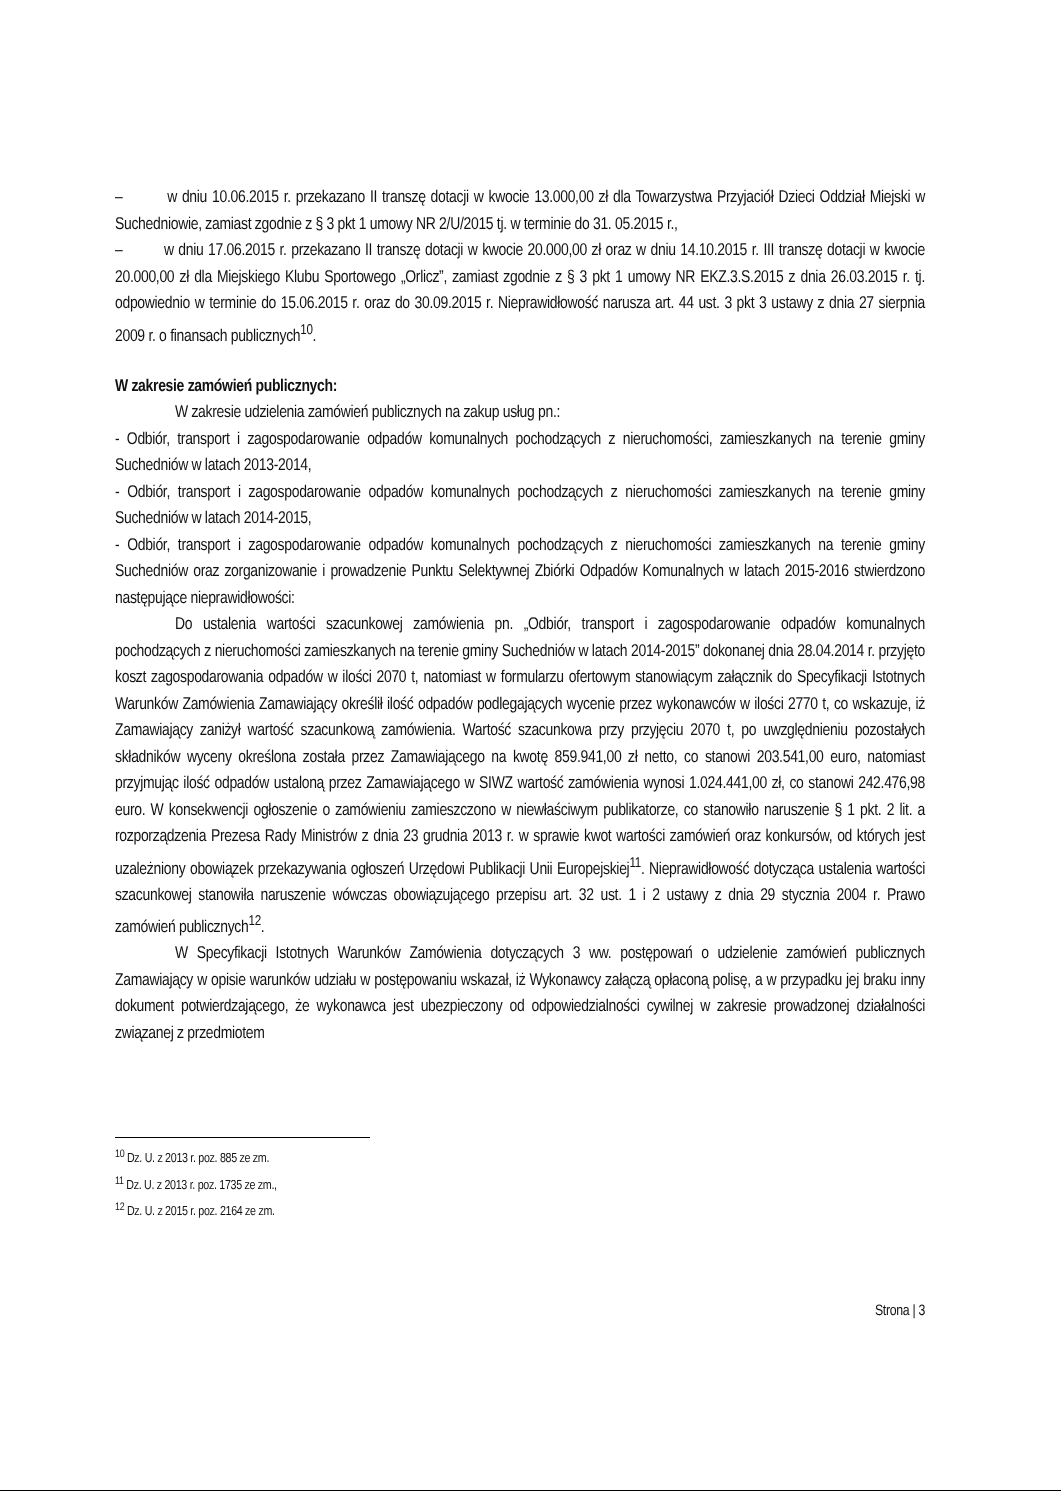– w dniu 10.06.2015 r. przekazano II transzę dotacji w kwocie 13.000,00 zł dla Towarzystwa Przyjaciół Dzieci Oddział Miejski w Suchedniowie, zamiast zgodnie z § 3 pkt 1 umowy NR 2/U/2015 tj. w terminie do 31. 05.2015 r.,
– w dniu 17.06.2015 r. przekazano II transzę dotacji w kwocie 20.000,00 zł oraz w dniu 14.10.2015 r. III transzę dotacji w kwocie 20.000,00 zł dla Miejskiego Klubu Sportowego „Orlicz”, zamiast zgodnie z § 3 pkt 1 umowy NR EKZ.3.S.2015 z dnia 26.03.2015 r. tj. odpowiednio w terminie do 15.06.2015 r. oraz do 30.09.2015 r. Nieprawidłowość narusza art. 44 ust. 3 pkt 3 ustawy z dnia 27 sierpnia 2009 r. o finansach publicznych<sup>10</sup>.
W zakresie zamówień publicznych:
W zakresie udzielenia zamówień publicznych na zakup usług pn.:
- Odbiór, transport i zagospodarowanie odpadów komunalnych pochodzących z nieruchomości, zamieszkanych na terenie gminy Suchedniów w latach 2013-2014,
- Odbiór, transport i zagospodarowanie odpadów komunalnych pochodzących z nieruchomości zamieszkanych na terenie gminy Suchedniów w latach 2014-2015,
- Odbiór, transport i zagospodarowanie odpadów komunalnych pochodzących z nieruchomości zamieszkanych na terenie gminy Suchedniów oraz zorganizowanie i prowadzenie Punktu Selektywnej Zbiórki Odpadów Komunalnych w latach 2015-2016 stwierdzono następujące nieprawidłowości:
Do ustalenia wartości szacunkowej zamówienia pn. „Odbiór, transport i zagospodarowanie odpadów komunalnych pochodzących z nieruchomości zamieszkanych na terenie gminy Suchedniów w latach 2014-2015” dokonanej dnia 28.04.2014 r. przyjęto koszt zagospodarowania odpadów w ilości 2070 t, natomiast w formularzu ofertowym stanowiącym załącznik do Specyfikacji Istotnych Warunków Zamówienia Zamawiający określił ilość odpadów podlegających wycenie przez wykonawców w ilości 2770 t, co wskazuje, iż Zamawiający zaniżył wartość szacunkową zamówienia. Wartość szacunkowa przy przyjęciu 2070 t, po uwzględnieniu pozostałych składników wyceny określona została przez Zamawiającego na kwotę 859.941,00 zł netto, co stanowi 203.541,00 euro, natomiast przyjmując ilość odpadów ustaloną przez Zamawiającego w SIWZ wartość zamówienia wynosi 1.024.441,00 zł, co stanowi 242.476,98 euro. W konsekwencji ogłoszenie o zamówieniu zamieszczono w niewłaściwym publikatorze, co stanowiło naruszenie § 1 pkt. 2 lit. a rozporządzenia Prezesa Rady Ministrów z dnia 23 grudnia 2013 r. w sprawie kwot wartości zamówień oraz konkursów, od których jest uzależniony obowiązek przekazywania ogłoszeń Urzędowi Publikacji Unii Europejskiej<sup>11</sup>. Nieprawidłowość dotycząca ustalenia wartości szacunkowej stanowiła naruszenie wówczas obowiązującego przepisu art. 32 ust. 1 i 2 ustawy z dnia 29 stycznia 2004 r. Prawo zamówień publicznych<sup>12</sup>.
W Specyfikacji Istotnych Warunków Zamówienia dotyczących 3 ww. postępowań o udzielenie zamówień publicznych Zamawiający w opisie warunków udziału w postępowaniu wskazał, iż Wykonawcy załączą opłaconą polisę, a w przypadku jej braku inny dokument potwierdzającego, że wykonawca jest ubezpieczony od odpowiedzialności cywilnej w zakresie prowadzonej działalności związanej z przedmiotem
<sup>10</sup> Dz. U. z 2013 r. poz. 885 ze zm.
<sup>11</sup> Dz. U. z 2013 r. poz. 1735 ze zm.,
<sup>12</sup> Dz. U. z 2015 r. poz. 2164 ze zm.
Strona | 3